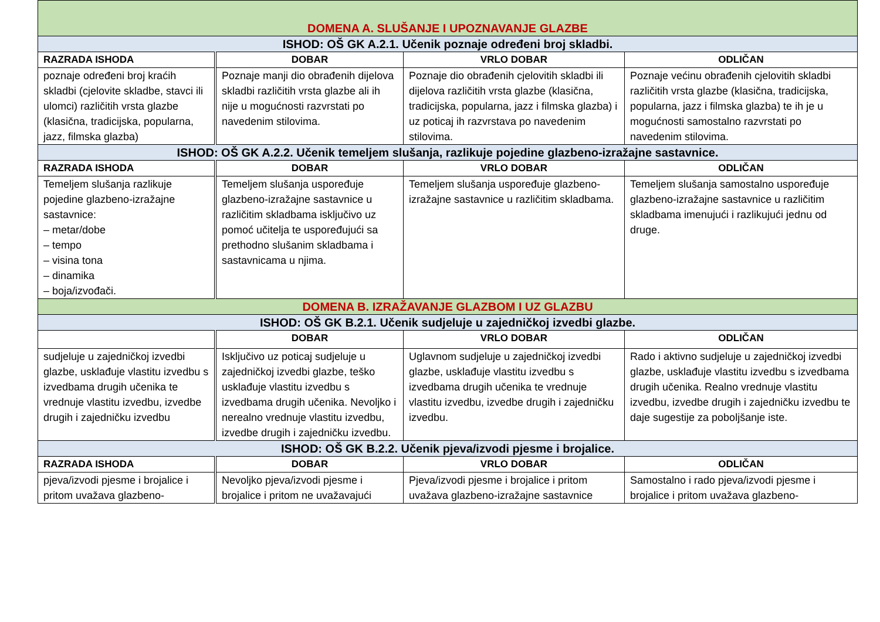| DOMENA A. SLUŠANJE I UPOZNAVANJE GLAZBE | | | |
| ISHOD: OŠ GK A.2.1. Učenik poznaje određeni broj skladbi. | | | |
| RAZRADA ISHODA | DOBAR | VRLO DOBAR | ODLIČAN |
| poznaje određeni broj kraćih skladbi (cjelovite skladbe, stavci ili ulomci) različitih vrsta glazbe (klasična, tradicijska, popularna, jazz, filmska glazba) | Poznaje manji dio obrađenih dijelova skladbi različitih vrsta glazbe ali ih nije u mogućnosti razvrstati po navedenim stilovima. | Poznaje dio obrađenih cjelovitih skladbi ili dijelova različitih vrsta glazbe (klasična, tradicijska, popularna, jazz i filmska glazba) i uz poticaj ih razvrstava po navedenim stilovima. | Poznaje većinu obrađenih cjelovitih skladbi različitih vrsta glazbe (klasična, tradicijska, popularna, jazz i filmska glazba) te ih je u mogućnosti samostalno razvrstati po navedenim stilovima. |
| ISHOD: OŠ GK A.2.2. Učenik temeljem slušanja, razlikuje pojedine glazbeno-izražajne sastavnice. | | | |
| RAZRADA ISHODA | DOBAR | VRLO DOBAR | ODLIČAN |
| Temeljem slušanja razlikuje pojedine glazbeno-izražajne sastavnice: – metar/dobe – tempo – visina tona – dinamika – boja/izvođači. | Temeljem slušanja uspoređuje glazbeno-izražajne sastavnice u različitim skladbama isključivo uz pomoć učitelja te uspoređujući sa prethodno slušanim skladbama i sastavnicama u njima. | Temeljem slušanja uspoređuje glazbeno-izražajne sastavnice u različitim skladbama. | Temeljem slušanja samostalno uspoređuje glazbeno-izražajne sastavnice u različitim skladbama imenujući i razlikujući jednu od druge. |
| DOMENA B. IZRAŽAVANJE GLAZBOM I UZ GLAZBU | | | |
| ISHOD: OŠ GK B.2.1. Učenik sudjeluje u zajedničkoj izvedbi glazbe. | | | |
| | DOBAR | VRLO DOBAR | ODLIČAN |
| sudjeluje u zajedničkoj izvedbi glazbe, usklađuje vlastitu izvedbu s izvedbama drugih učenika te vrednuje vlastitu izvedbu, izvedbe drugih i zajedničku izvedbu | Isključivo uz poticaj sudjeluje u zajedničkoj izvedbi glazbe, teško usklađuje vlastitu izvedbu s izvedbama drugih učenika. Nevoljko i nerealno vrednuje vlastitu izvedbu, izvedbe drugih i zajedničku izvedbu. | Uglavnom sudjeluje u zajedničkoj izvedbi glazbe, usklađuje vlastitu izvedbu s izvedbama drugih učenika te vrednuje vlastitu izvedbu, izvedbe drugih i zajedničku izvedbu. | Rado i aktivno sudjeluje u zajedničkoj izvedbi glazbe, usklađuje vlastitu izvedbu s izvedbama drugih učenika. Realno vrednuje vlastitu izvedbu, izvedbe drugih i zajedničku izvedbu te daje sugestije za poboljšanje iste. |
| ISHOD: OŠ GK B.2.2. Učenik pjeva/izvodi pjesme i brojalice. | | | |
| RAZRADA ISHODA | DOBAR | VRLO DOBAR | ODLIČAN |
| pjeva/izvodi pjesme i brojalice i pritom uvažava glazbeno- | Nevoljko pjeva/izvodi pjesme i brojalice i pritom ne uvažavajući | Pjeva/izvodi pjesme i brojalice i pritom uvažava glazbeno-izražajne sastavnice | Samostalno i rado pjeva/izvodi pjesme i brojalice i pritom uvažava glazbeno- |